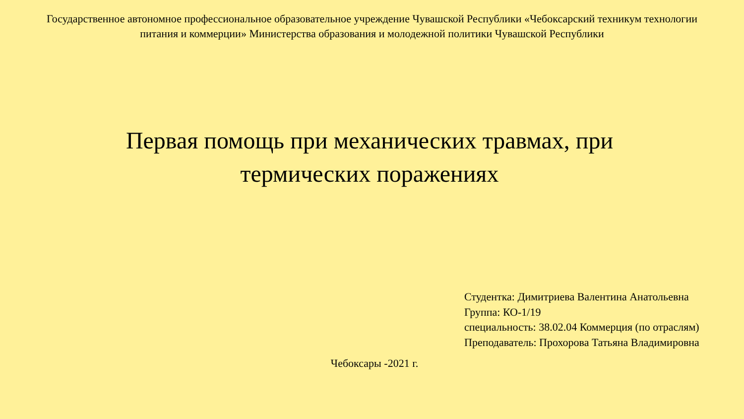Государственное автономное профессиональное образовательное учреждение Чувашской Республики «Чебоксарский техникум технологии питания и коммерции» Министерства образования и молодежной политики Чувашской Республики
Первая помощь при механических травмах, при термических поражениях
Студентка: Димитриева Валентина Анатольевна
Группа: КО-1/19
специальность: 38.02.04 Коммерция (по отраслям)
Преподаватель: Прохорова Татьяна Владимировна
Чебоксары -2021 г.